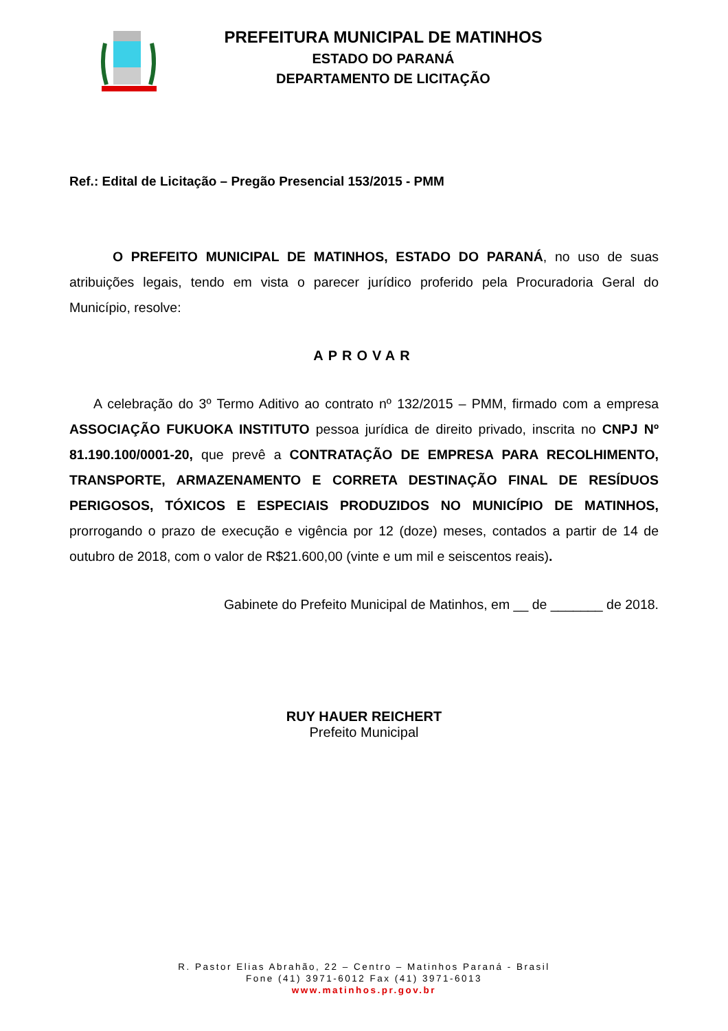PREFEITURA MUNICIPAL DE MATINHOS
ESTADO DO PARANÁ
DEPARTAMENTO DE LICITAÇÃO
Ref.: Edital de Licitação – Pregão Presencial 153/2015 - PMM
O PREFEITO MUNICIPAL DE MATINHOS, ESTADO DO PARANÁ, no uso de suas atribuições legais, tendo em vista o parecer jurídico proferido pela Procuradoria Geral do Município, resolve:
APROVAR
A celebração do 3º Termo Aditivo ao contrato nº 132/2015 – PMM, firmado com a empresa ASSOCIAÇÃO FUKUOKA INSTITUTO pessoa jurídica de direito privado, inscrita no CNPJ Nº 81.190.100/0001-20, que prevê a CONTRATAÇÃO DE EMPRESA PARA RECOLHIMENTO, TRANSPORTE, ARMAZENAMENTO E CORRETA DESTINAÇÃO FINAL DE RESÍDUOS PERIGOSOS, TÓXICOS E ESPECIAIS PRODUZIDOS NO MUNICÍPIO DE MATINHOS, prorrogando o prazo de execução e vigência por 12 (doze) meses, contados a partir de 14 de outubro de 2018, com o valor de R$21.600,00 (vinte e um mil e seiscentos reais).
Gabinete do Prefeito Municipal de Matinhos, em __ de _______ de 2018.
RUY HAUER REICHERT
Prefeito Municipal
R. Pastor Elias Abrahão, 22 – Centro – Matinhos Paraná - Brasil
Fone (41) 3971-6012 Fax (41) 3971-6013
www.matinhos.pr.gov.br